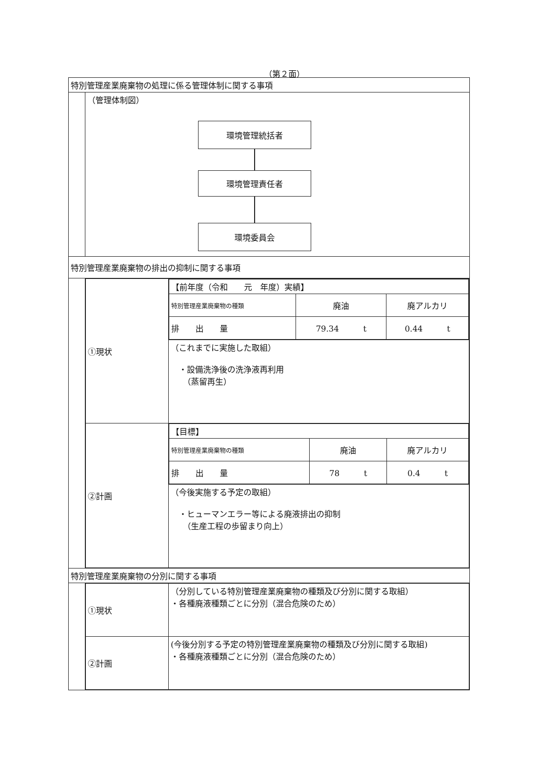（第２面）
| 特別管理産業廃棄物の処理に係る管理体制に関する事項 | |
| | （管理体制図） 環境管理統括者 環境管理責任者 環境委員会 |
| 特別管理産業廃棄物の排出の抑制に関する事項 | |
| | / ①現状 / / 【前年度（令和 元 年度）実績】 / / / / 特別管理産業廃棄物の種類 / 廃油 / 廃アルカリ / / 排 出 量 / 79.34 t / 0.44 t / / / / （これまでに実施した取組） ・設備洗浄後の洗浄液再利用 （蒸留再生） / / ②計画 / / 【目標】 / / / / 特別管理産業廃棄物の種類 / 廃油 / 廃アルカリ / / 排 出 量 / 78 t / 0.4 t / / / / （今後実施する予定の取組） ・ヒューマンエラー等による廃液排出の抑制 （生産工程の歩留まり向上） / |
| 特別管理産業廃棄物の分別に関する事項 | |
| | / ①現状 / （分別している特別管理産業廃棄物の種類及び分別に関する取組） ・各種廃液種類ごとに分別（混合危険のため） / / ②計画 / (今後分別する予定の特別管理産業廃棄物の種類及び分別に関する取組) ・各種廃液種類ごとに分別（混合危険のため） / |